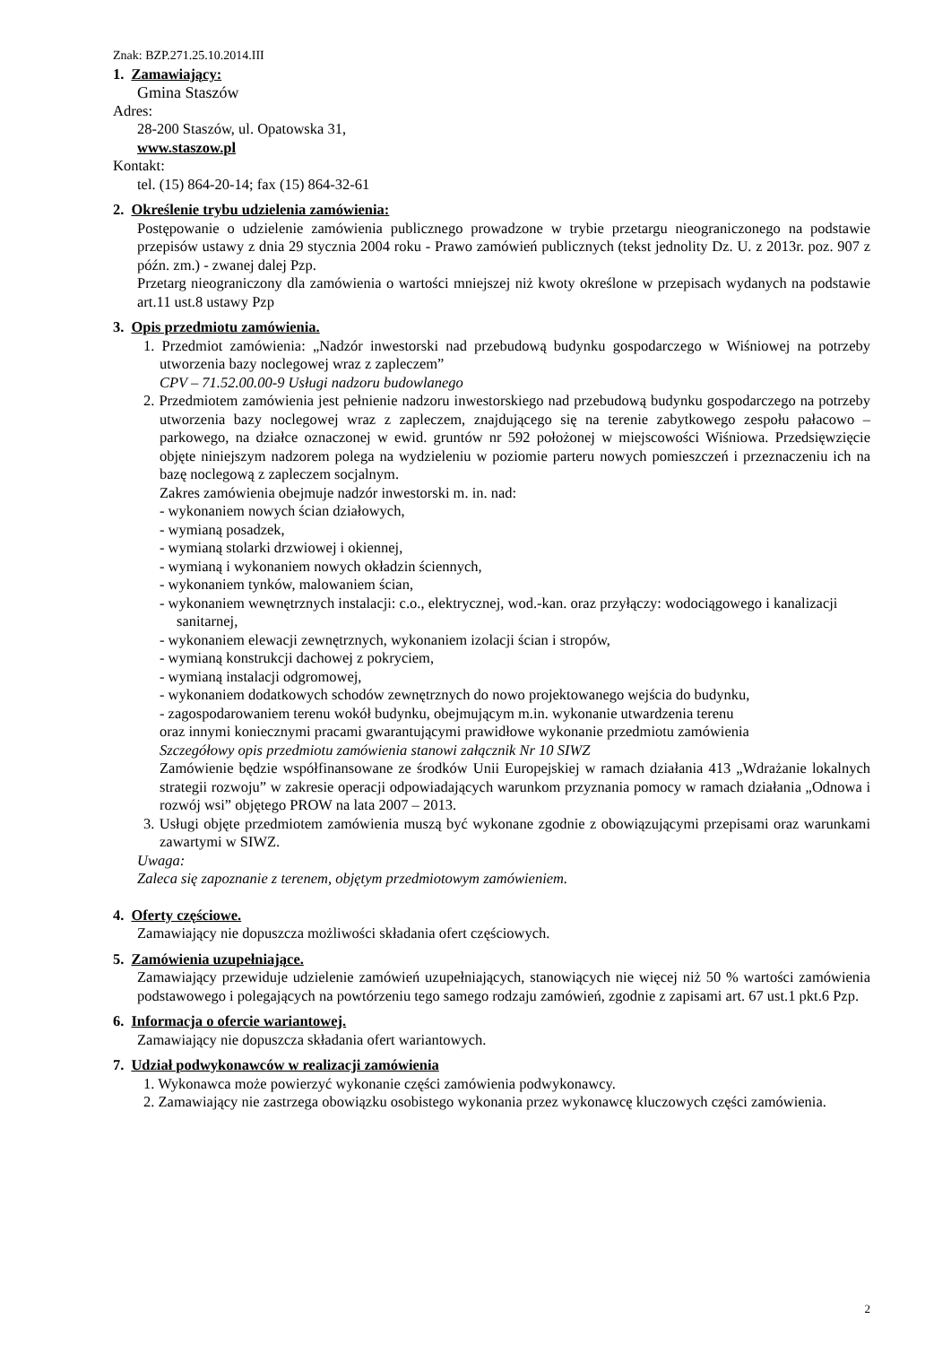Znak: BZP.271.25.10.2014.III
1. Zamawiający:
Gmina Staszów
Adres:
28-200 Staszów, ul. Opatowska 31,
www.staszow.pl
Kontakt:
tel. (15) 864-20-14; fax (15) 864-32-61
2. Określenie trybu udzielenia zamówienia:
Postępowanie o udzielenie zamówienia publicznego prowadzone w trybie przetargu nieograniczonego na podstawie przepisów ustawy z dnia 29 stycznia 2004 roku - Prawo zamówień publicznych (tekst jednolity Dz. U. z 2013r. poz. 907 z późn. zm.) - zwanej dalej Pzp.
Przetarg nieograniczony dla zamówienia o wartości mniejszej niż kwoty określone w przepisach wydanych na podstawie art.11 ust.8 ustawy Pzp
3. Opis przedmiotu zamówienia.
1. Przedmiot zamówienia: „Nadzór inwestorski nad przebudową budynku gospodarczego w Wiśniowej na potrzeby utworzenia bazy noclegowej wraz z zapleczem”
CPV – 71.52.00.00-9 Usługi nadzoru budowlanego
2. Przedmiotem zamówienia jest pełnienie nadzoru inwestorskiego nad przebudową budynku gospodarczego na potrzeby utworzenia bazy noclegowej wraz z zapleczem, znajdującego się na terenie zabytkowego zespołu pałacowo – parkowego, na działce oznaczonej w ewid. gruntów nr 592 położonej w miejscowości Wiśniowa. Przedsięwzięcie objęte niniejszym nadzorem polega na wydzieleniu w poziomie parteru nowych pomieszczeń i przeznaczeniu ich na bazę noclegową z zapleczem socjalnym.
Zakres zamówienia obejmuje nadzór inwestorski m. in. nad:
- wykonaniem nowych ścian działowych,
- wymianą posadzek,
- wymianą stolarki drzwiowej i okiennej,
- wymianą i wykonaniem nowych okładzin ściennych,
- wykonaniem tynków, malowaniem ścian,
- wykonaniem wewnętrznych instalacji: c.o., elektrycznej, wod.-kan. oraz przyłączy: wodociągowego i kanalizacji sanitarnej,
- wykonaniem elewacji zewnętrznych, wykonaniem izolacji ścian i stropów,
- wymianą konstrukcji dachowej z pokryciem,
- wymianą instalacji odgromowej,
- wykonaniem dodatkowych schodów zewnętrznych do nowo projektowanego wejścia do budynku,
- zagospodarowaniem terenu wokół budynku, obejmującym m.in. wykonanie utwardzenia terenu
oraz innymi koniecznymi pracami gwarantującymi prawidłowe wykonanie przedmiotu zamówienia
Szczegółowy opis przedmiotu zamówienia stanowi załącznik Nr 10 SIWZ
Zamówienie będzie współfinansowane ze środków Unii Europejskiej w ramach działania 413 „Wdrażanie lokalnych strategii rozwoju” w zakresie operacji odpowiadających warunkom przyznania pomocy w ramach działania „Odnowa i rozwój wsi” objętego PROW na lata 2007 – 2013.
3. Usługi objęte przedmiotem zamówienia muszą być wykonane zgodnie z obowiązującymi przepisami oraz warunkami zawartymi w SIWZ.
Uwaga:
Zaleca się zapoznanie z terenem, objętym przedmiotowym zamówieniem.
4. Oferty częściowe.
Zamawiający nie dopuszcza możliwości składania ofert częściowych.
5. Zamówienia uzupełniające.
Zamawiający przewiduje udzielenie zamówień uzupełniających, stanowiących nie więcej niż 50 % wartości zamówienia podstawowego i polegających na powtórzeniu tego samego rodzaju zamówień, zgodnie z zapisami art. 67 ust.1 pkt.6 Pzp.
6. Informacja o ofercie wariantowej.
Zamawiający nie dopuszcza składania ofert wariantowych.
7. Udział podwykonawców w realizacji zamówienia
1. Wykonawca może powierzyć wykonanie części zamówienia podwykonawcy.
2. Zamawiający nie zastrzega obowiązku osobistego wykonania przez wykonawcę kluczowych części zamówienia.
2